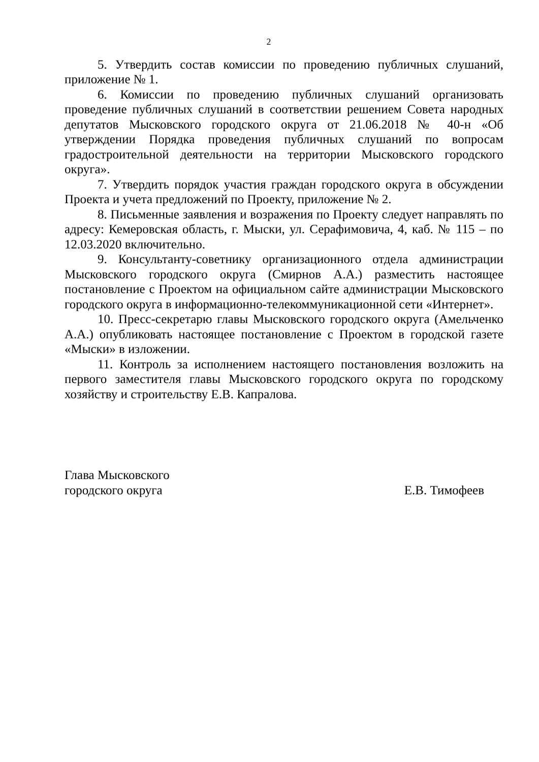2
5. Утвердить состав комиссии по проведению публичных слушаний, приложение № 1.
6. Комиссии по проведению публичных слушаний организовать проведение публичных слушаний в соответствии решением Совета народных депутатов Мысковского городского округа от 21.06.2018 № 40-н «Об утверждении Порядка проведения публичных слушаний по вопросам градостроительной деятельности на территории Мысковского городского округа».
7. Утвердить порядок участия граждан городского округа в обсуждении Проекта и учета предложений по Проекту, приложение № 2.
8. Письменные заявления и возражения по Проекту следует направлять по адресу: Кемеровская область, г. Мыски, ул. Серафимовича, 4, каб. № 115 – по 12.03.2020 включительно.
9. Консультанту-советнику организационного отдела администрации Мысковского городского округа (Смирнов А.А.) разместить настоящее постановление с Проектом на официальном сайте администрации Мысковского городского округа в информационно-телекоммуникационной сети «Интернет».
10. Пресс-секретарю главы Мысковского городского округа (Амельченко А.А.) опубликовать настоящее постановление с Проектом в городской газете «Мыски» в изложении.
11. Контроль за исполнением настоящего постановления возложить на первого заместителя главы Мысковского городского округа по городскому хозяйству и строительству Е.В. Капралова.
Глава Мысковского
городского округа
Е.В. Тимофеев